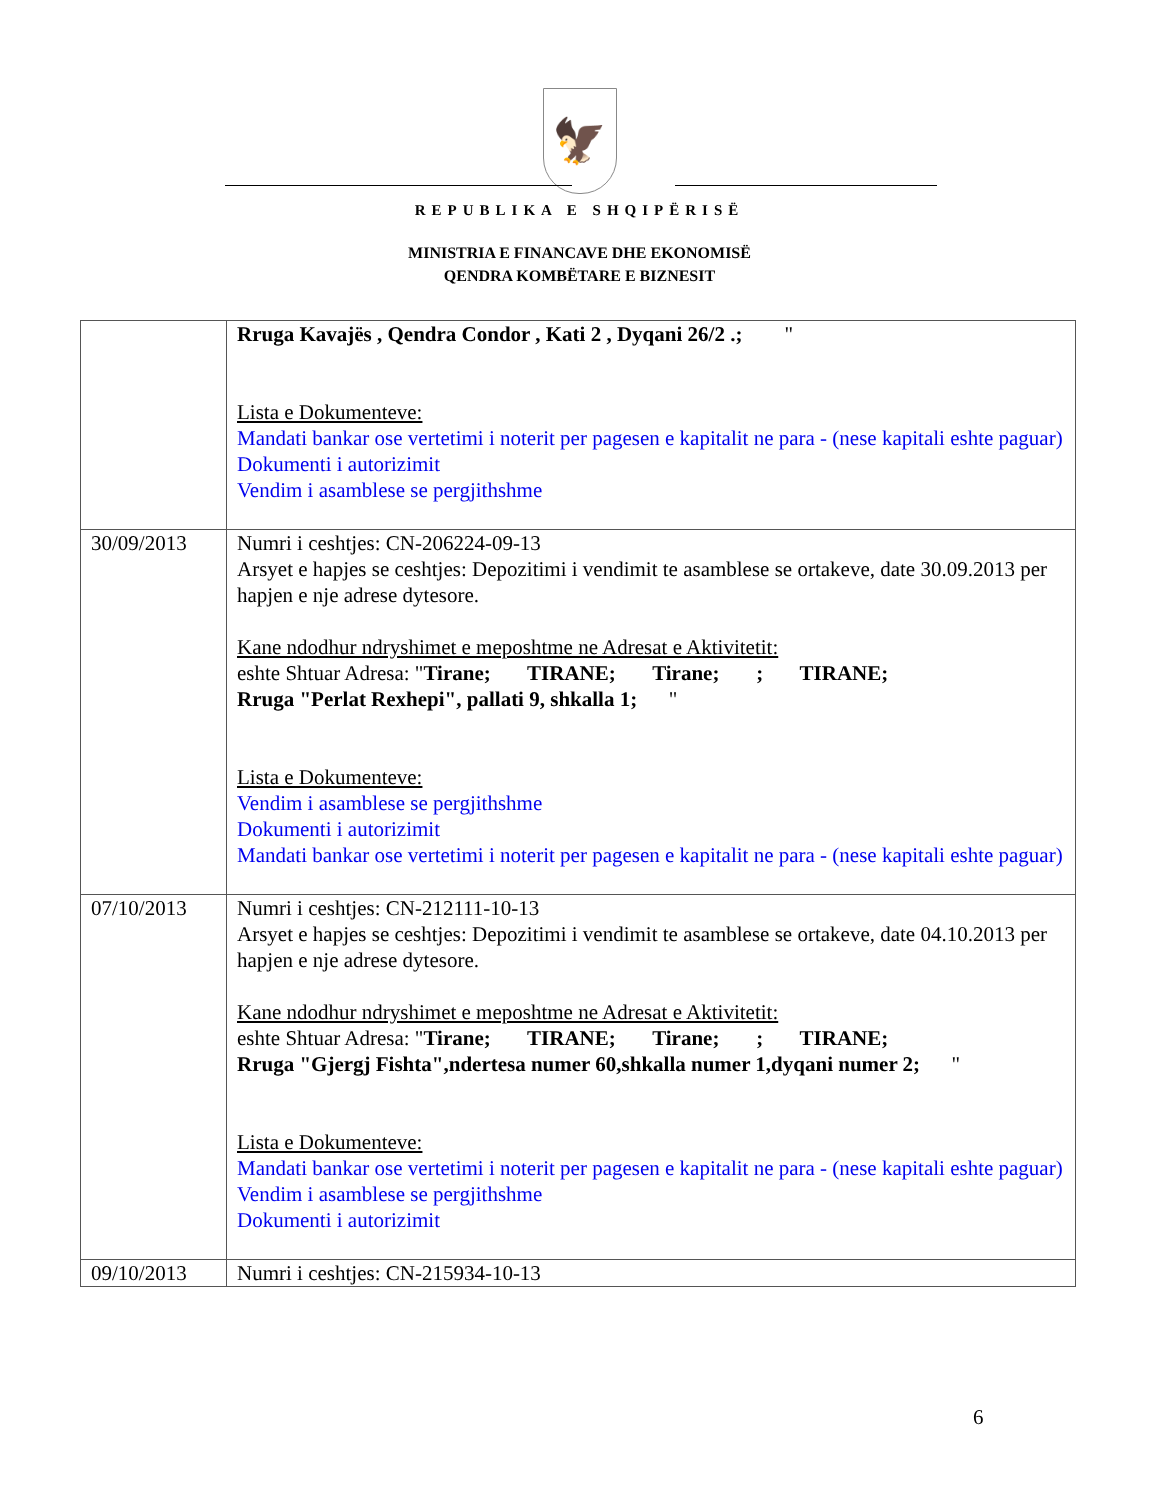🦅
REPUBLIKA E SHQIPËRISË
MINISTRIA E FINANCAVE DHE EKONOMISË
QENDRA KOMBËTARE E BIZNESIT
| | Rruga Kavajës , Qendra Condor , Kati 2 , Dyqani 26/2 .; " Lista e Dokumenteve: Mandati bankar ose vertetimi i noterit per pagesen e kapitalit ne para - (nese kapitali eshte paguar) Dokumenti i autorizimit Vendim i asamblese se pergjithshme |
| 30/09/2013 | Numri i ceshtjes: CN-206224-09-13 Arsyet e hapjes se ceshtjes: Depozitimi i vendimit te asamblese se ortakeve, date 30.09.2013 per hapjen e nje adrese dytesore. Kane ndodhur ndryshimet e meposhtme ne Adresat e Aktivitetit: eshte Shtuar Adresa: " Tirane; TIRANE; Tirane; ; TIRANE; Rruga "Perlat Rexhepi", pallati 9, shkalla 1; " Lista e Dokumenteve: Vendim i asamblese se pergjithshme Dokumenti i autorizimit Mandati bankar ose vertetimi i noterit per pagesen e kapitalit ne para - (nese kapitali eshte paguar) |
| 07/10/2013 | Numri i ceshtjes: CN-212111-10-13 Arsyet e hapjes se ceshtjes: Depozitimi i vendimit te asamblese se ortakeve, date 04.10.2013 per hapjen e nje adrese dytesore. Kane ndodhur ndryshimet e meposhtme ne Adresat e Aktivitetit: eshte Shtuar Adresa: " Tirane; TIRANE; Tirane; ; TIRANE; Rruga "Gjergj Fishta",ndertesa numer 60,shkalla numer 1,dyqani numer 2; " Lista e Dokumenteve: Mandati bankar ose vertetimi i noterit per pagesen e kapitalit ne para - (nese kapitali eshte paguar) Vendim i asamblese se pergjithshme Dokumenti i autorizimit |
| 09/10/2013 | Numri i ceshtjes: CN-215934-10-13 |
6